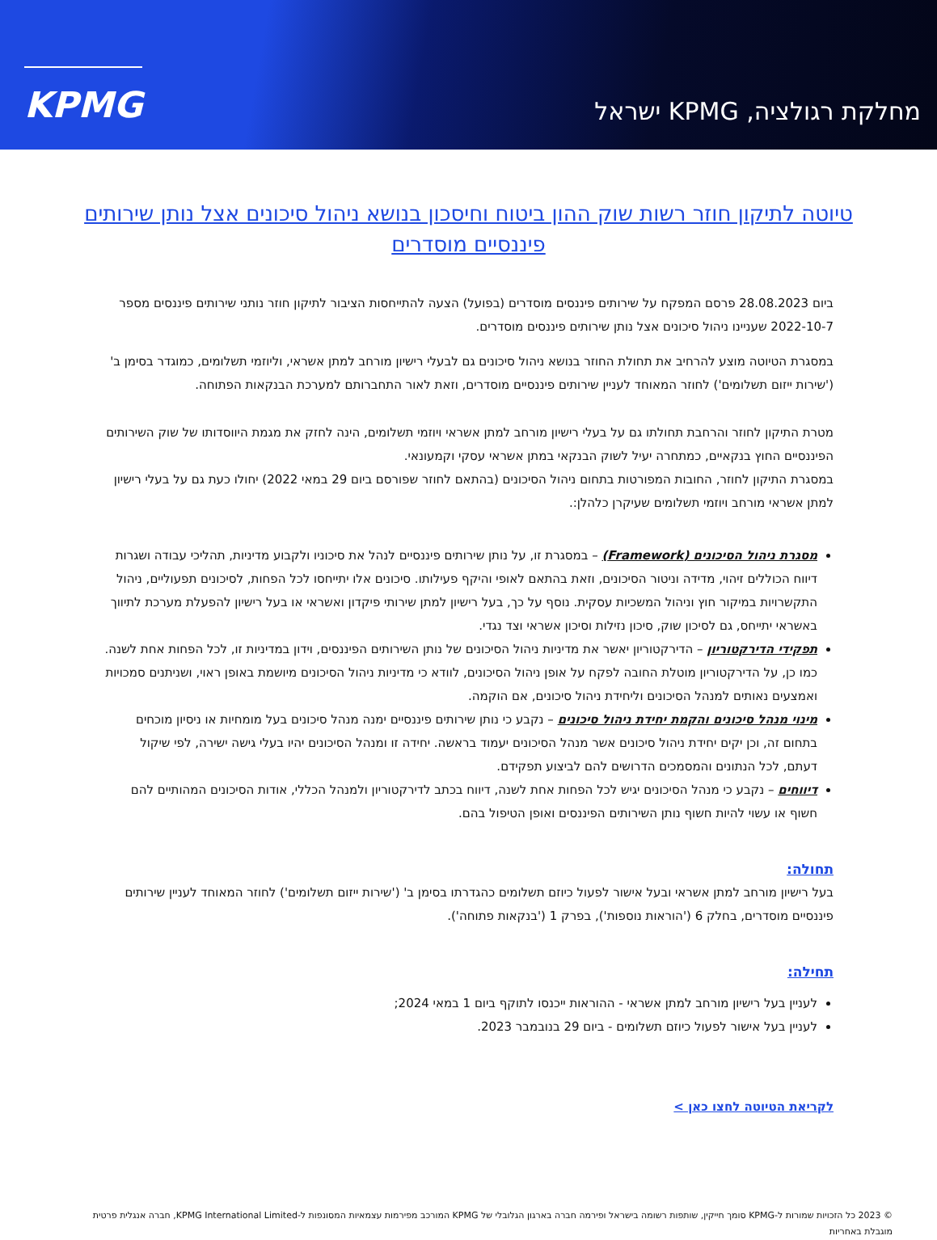מחלקת רגולציה, KPMG ישראל
KPMG
טיוטה לתיקון חוזר רשות שוק ההון ביטוח וחיסכון בנושא ניהול סיכונים אצל נותן שירותים פיננסיים מוסדרים
ביום 28.08.2023 פרסם המפקח על שירותים פיננסים מוסדרים (בפועל) הצעה להתייחסות הציבור לתיקון חוזר נותני שירותים פיננסים מספר 2022-10-7 שעניינו ניהול סיכונים אצל נותן שירותים פיננסים מוסדרים.
במסגרת הטיוטה מוצע להרחיב את תחולת החוזר בנושא ניהול סיכונים גם לבעלי רישיון מורחב למתן אשראי, וליוזמי תשלומים, כמוגדר בסימן ב' ('שירות ייזום תשלומים') לחוזר המאוחד לעניין שירותים פיננסיים מוסדרים, וזאת לאור התחברותם למערכת הבנקאות הפתוחה.
מטרת התיקון לחוזר והרחבת תחולתו גם על בעלי רישיון מורחב למתן אשראי ויוזמי תשלומים, הינה לחזק את מגמת היווסדותו של שוק השירותים הפיננסיים החוץ בנקאיים, כמתחרה יעיל לשוק הבנקאי במתן אשראי עסקי וקמעונאי.
במסגרת התיקון לחוזר, החובות המפורטות בתחום ניהול הסיכונים (בהתאם לחוזר שפורסם ביום 29 במאי 2022) יחולו כעת גם על בעלי רישיון למתן אשראי מורחב ויוזמי תשלומים שעיקרן כלהלן:.
מסגרת ניהול הסיכונים (Framework) – במסגרת זו, על נותן שירותים פיננסיים לנהל את סיכוניו ולקבוע מדיניות, תהליכי עבודה ושגרות דיווח הכוללים זיהוי, מדידה וניטור הסיכונים, וזאת בהתאם לאופי והיקף פעילותו. סיכונים אלו יתייחסו לכל הפחות, לסיכונים תפעוליים, ניהול התקשרויות במיקור חוץ וניהול המשכיות עסקית. נוסף על כך, בעל רישיון למתן שירותי פיקדון ואשראי או בעל רישיון להפעלת מערכת לתיווך באשראי יתייחס, גם לסיכון שוק, סיכון נזילות וסיכון אשראי וצד נגדי.
תפקידי הדירקטוריון – הדירקטוריון יאשר את מדיניות ניהול הסיכונים של נותן השירותים הפיננסים, וידון במדיניות זו, לכל הפחות אחת לשנה. כמו כן, על הדירקטוריון מוטלת החובה לפקח על אופן ניהול הסיכונים, לוודא כי מדיניות ניהול הסיכונים מיושמת באופן ראוי, ושניתנים סמכויות ואמצעים נאותים למנהל הסיכונים וליחידת ניהול סיכונים, אם הוקמה.
מינוי מנהל סיכונים והקמת יחידת ניהול סיכונים – נקבע כי נותן שירותים פיננסיים ימנה מנהל סיכונים בעל מומחיות או ניסיון מוכחים בתחום זה, וכן יקים יחידת ניהול סיכונים אשר מנהל הסיכונים יעמוד בראשה. יחידה זו ומנהל הסיכונים יהיו בעלי גישה ישירה, לפי שיקול דעתם, לכל הנתונים והמסמכים הדרושים להם לביצוע תפקידם.
דיווחים – נקבע כי מנהל הסיכונים יגיש לכל הפחות אחת לשנה, דיווח בכתב לדירקטוריון ולמנהל הכללי, אודות הסיכונים המהותיים להם חשוף או עשוי להיות חשוף נותן השירותים הפיננסים ואופן הטיפול בהם.
תחולה:
בעל רישיון מורחב למתן אשראי ובעל אישור לפעול כיוזם תשלומים כהגדרתו בסימן ב' ('שירות ייזום תשלומים') לחוזר המאוחד לעניין שירותים פיננסיים מוסדרים, בחלק 6 ('הוראות נוספות'), בפרק 1 ('בנקאות פתוחה').
תחילה:
לעניין בעל רישיון מורחב למתן אשראי - ההוראות ייכנסו לתוקף ביום 1 במאי 2024;
לעניין בעל אישור לפעול כיוזם תשלומים - ביום 29 בנובמבר 2023.
לקריאת הטיוטה לחצו כאן >
© 2023 כל הזכויות שמורות ל-KPMG סומך חייקין, שותפות רשומה בישראל ופירמה חברה בארגון הגלובלי של KPMG המורכב מפירמות עצמאיות המסונפות ל-KPMG International Limited, חברה אנגלית פרטית מוגבלת באחריות